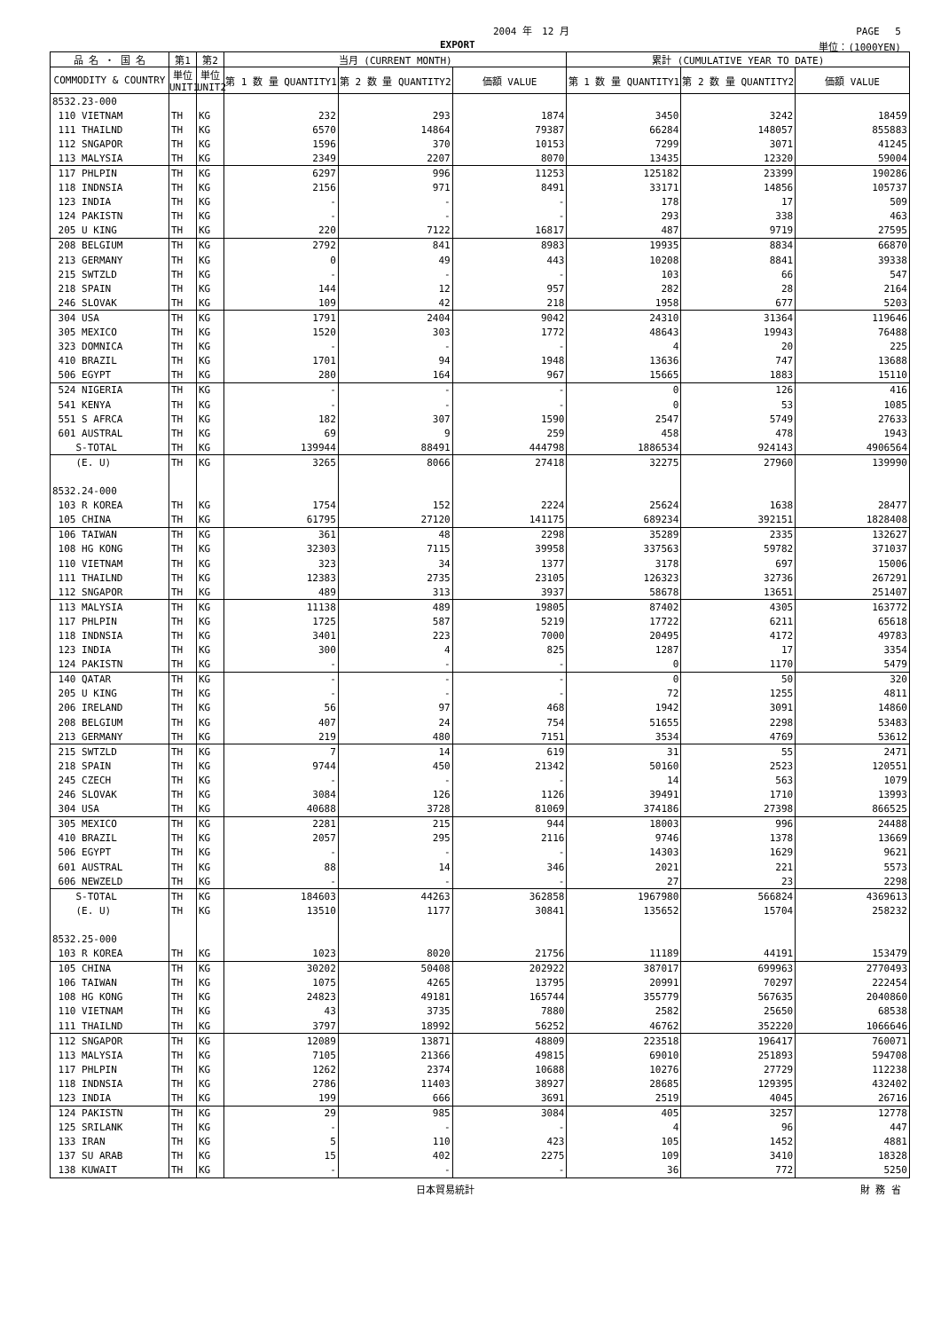2004 年　12 月 PAGE　 5
EXPORT 単位：(1000YEN)
| 品 名 ・ 国 名 | 第1 | 第2 | 当月 (CURRENT MONTH) | | | 累計 (CUMULATIVE YEAR TO DATE) | | |
| --- | --- | --- | --- | --- | --- | --- | --- | --- |
| COMMODITY & COUNTRY | 単位 UNIT1 | 単位 UNIT2 | 第 1 数 量 QUANTITY1 | 第 2 数 量 QUANTITY2 | 価額 VALUE | 第 1 数 量 QUANTITY1 | 第 2 数 量 QUANTITY2 | 価額 VALUE |
| 8532.23-000 | | | | | | | | |
| 110 VIETNAM | TH | KG | 232 | 293 | 1874 | 3450 | 3242 | 18459 |
| 111 THAILND | TH | KG | 6570 | 14864 | 79387 | 66284 | 148057 | 855883 |
| 112 SNGAPOR | TH | KG | 1596 | 370 | 10153 | 7299 | 3071 | 41245 |
| 113 MALYSIA | TH | KG | 2349 | 2207 | 8070 | 13435 | 12320 | 59004 |
| 117 PHLPIN | TH | KG | 6297 | 996 | 11253 | 125182 | 23399 | 190286 |
| 118 INDNSIA | TH | KG | 2156 | 971 | 8491 | 33171 | 14856 | 105737 |
| 123 INDIA | TH | KG | - | - | - | 178 | 17 | 509 |
| 124 PAKISTN | TH | KG | - | - | - | 293 | 338 | 463 |
| 205 U KING | TH | KG | 220 | 7122 | 16817 | 487 | 9719 | 27595 |
| 208 BELGIUM | TH | KG | 2792 | 841 | 8983 | 19935 | 8834 | 66870 |
| 213 GERMANY | TH | KG | 0 | 49 | 443 | 10208 | 8841 | 39338 |
| 215 SWTZLD | TH | KG | - | - | - | 103 | 66 | 547 |
| 218 SPAIN | TH | KG | 144 | 12 | 957 | 282 | 28 | 2164 |
| 246 SLOVAK | TH | KG | 109 | 42 | 218 | 1958 | 677 | 5203 |
| 304 USA | TH | KG | 1791 | 2404 | 9042 | 24310 | 31364 | 119646 |
| 305 MEXICO | TH | KG | 1520 | 303 | 1772 | 48643 | 19943 | 76488 |
| 323 DOMNICA | TH | KG | - | - | - | 4 | 20 | 225 |
| 410 BRAZIL | TH | KG | 1701 | 94 | 1948 | 13636 | 747 | 13688 |
| 506 EGYPT | TH | KG | 280 | 164 | 967 | 15665 | 1883 | 15110 |
| 524 NIGERIA | TH | KG | - | - | - | 0 | 126 | 416 |
| 541 KENYA | TH | KG | - | - | - | 0 | 53 | 1085 |
| 551 S AFRCA | TH | KG | 182 | 307 | 1590 | 2547 | 5749 | 27633 |
| 601 AUSTRAL | TH | KG | 69 | 9 | 259 | 458 | 478 | 1943 |
| S-TOTAL | TH | KG | 139944 | 88491 | 444798 | 1886534 | 924143 | 4906564 |
| (E. U) | TH | KG | 3265 | 8066 | 27418 | 32275 | 27960 | 139990 |
| 8532.24-000 | | | | | | | | |
| 103 R KOREA | TH | KG | 1754 | 152 | 2224 | 25624 | 1638 | 28477 |
| 105 CHINA | TH | KG | 61795 | 27120 | 141175 | 689234 | 392151 | 1828408 |
| 106 TAIWAN | TH | KG | 361 | 48 | 2298 | 35289 | 2335 | 132627 |
| 108 HG KONG | TH | KG | 32303 | 7115 | 39958 | 337563 | 59782 | 371037 |
| 110 VIETNAM | TH | KG | 323 | 34 | 1377 | 3178 | 697 | 15006 |
| 111 THAILND | TH | KG | 12383 | 2735 | 23105 | 126323 | 32736 | 267291 |
| 112 SNGAPOR | TH | KG | 489 | 313 | 3937 | 58678 | 13651 | 251407 |
| 113 MALYSIA | TH | KG | 11138 | 489 | 19805 | 87402 | 4305 | 163772 |
| 117 PHLPIN | TH | KG | 1725 | 587 | 5219 | 17722 | 6211 | 65618 |
| 118 INDNSIA | TH | KG | 3401 | 223 | 7000 | 20495 | 4172 | 49783 |
| 123 INDIA | TH | KG | 300 | 4 | 825 | 1287 | 17 | 3354 |
| 124 PAKISTN | TH | KG | - | - | - | 0 | 1170 | 5479 |
| 140 QATAR | TH | KG | - | - | - | 0 | 50 | 320 |
| 205 U KING | TH | KG | - | - | - | 72 | 1255 | 4811 |
| 206 IRELAND | TH | KG | 56 | 97 | 468 | 1942 | 3091 | 14860 |
| 208 BELGIUM | TH | KG | 407 | 24 | 754 | 51655 | 2298 | 53483 |
| 213 GERMANY | TH | KG | 219 | 480 | 7151 | 3534 | 4769 | 53612 |
| 215 SWTZLD | TH | KG | 7 | 14 | 619 | 31 | 55 | 2471 |
| 218 SPAIN | TH | KG | 9744 | 450 | 21342 | 50160 | 2523 | 120551 |
| 245 CZECH | TH | KG | - | - | - | 14 | 563 | 1079 |
| 246 SLOVAK | TH | KG | 3084 | 126 | 1126 | 39491 | 1710 | 13993 |
| 304 USA | TH | KG | 40688 | 3728 | 81069 | 374186 | 27398 | 866525 |
| 305 MEXICO | TH | KG | 2281 | 215 | 944 | 18003 | 996 | 24488 |
| 410 BRAZIL | TH | KG | 2057 | 295 | 2116 | 9746 | 1378 | 13669 |
| 506 EGYPT | TH | KG | - | - | - | 14303 | 1629 | 9621 |
| 601 AUSTRAL | TH | KG | 88 | 14 | 346 | 2021 | 221 | 5573 |
| 606 NEWZELD | TH | KG | - | - | - | 27 | 23 | 2298 |
| S-TOTAL | TH | KG | 184603 | 44263 | 362858 | 1967980 | 566824 | 4369613 |
| (E. U) | TH | KG | 13510 | 1177 | 30841 | 135652 | 15704 | 258232 |
| 8532.25-000 | | | | | | | | |
| 103 R KOREA | TH | KG | 1023 | 8020 | 21756 | 11189 | 44191 | 153479 |
| 105 CHINA | TH | KG | 30202 | 50408 | 202922 | 387017 | 699963 | 2770493 |
| 106 TAIWAN | TH | KG | 1075 | 4265 | 13795 | 20991 | 70297 | 222454 |
| 108 HG KONG | TH | KG | 24823 | 49181 | 165744 | 355779 | 567635 | 2040860 |
| 110 VIETNAM | TH | KG | 43 | 3735 | 7880 | 2582 | 25650 | 68538 |
| 111 THAILND | TH | KG | 3797 | 18992 | 56252 | 46762 | 352220 | 1066646 |
| 112 SNGAPOR | TH | KG | 12089 | 13871 | 48809 | 223518 | 196417 | 760071 |
| 113 MALYSIA | TH | KG | 7105 | 21366 | 49815 | 69010 | 251893 | 594708 |
| 117 PHLPIN | TH | KG | 1262 | 2374 | 10688 | 10276 | 27729 | 112238 |
| 118 INDNSIA | TH | KG | 2786 | 11403 | 38927 | 28685 | 129395 | 432402 |
| 123 INDIA | TH | KG | 199 | 666 | 3691 | 2519 | 4045 | 26716 |
| 124 PAKISTN | TH | KG | 29 | 985 | 3084 | 405 | 3257 | 12778 |
| 125 SRILANK | TH | KG | - | - | - | 4 | 96 | 447 |
| 133 IRAN | TH | KG | 5 | 110 | 423 | 105 | 1452 | 4881 |
| 137 SU ARAB | TH | KG | 15 | 402 | 2275 | 109 | 3410 | 18328 |
| 138 KUWAIT | TH | KG | - | - | - | 36 | 772 | 5250 |
日本貿易統計 財 務 省